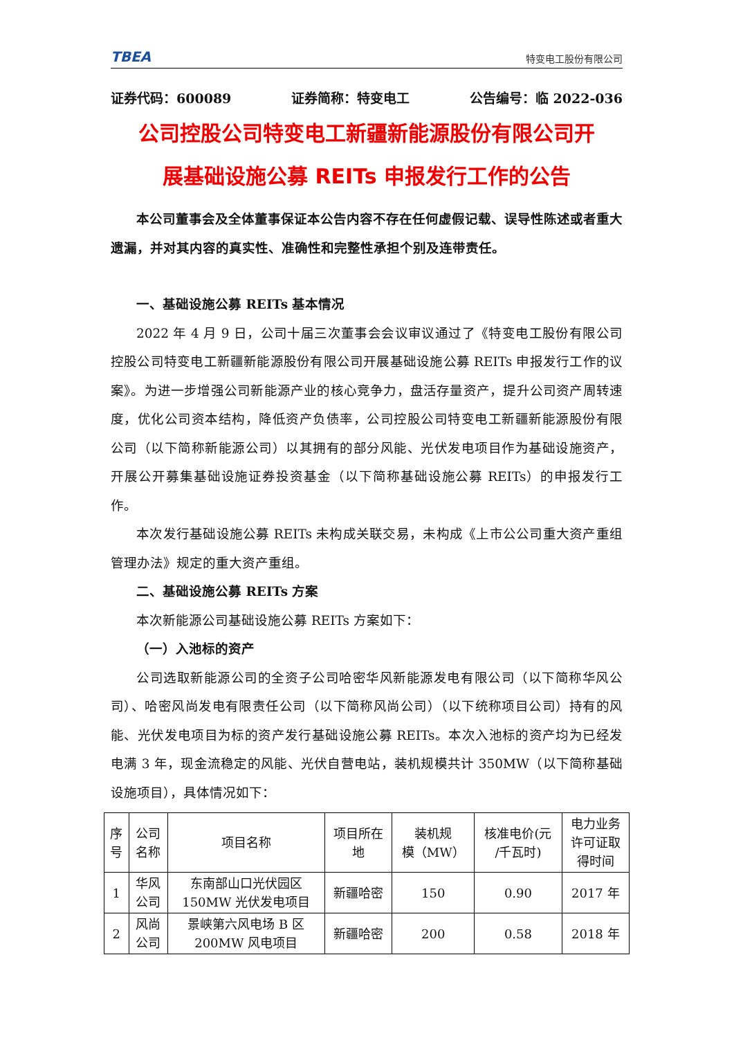TBEA 特变电工股份有限公司
证券代码：600089 证券简称：特变电工 公告编号：临 2022-036
公司控股公司特变电工新疆新能源股份有限公司开
展基础设施公募 REITs 申报发行工作的公告
本公司董事会及全体董事保证本公告内容不存在任何虚假记载、误导性陈述或者重大遗漏，并对其内容的真实性、准确性和完整性承担个别及连带责任。
一、基础设施公募 REITs 基本情况
2022 年 4 月 9 日，公司十届三次董事会会议审议通过了《特变电工股份有限公司控股公司特变电工新疆新能源股份有限公司开展基础设施公募 REITs 申报发行工作的议案》。为进一步增强公司新能源产业的核心竞争力，盘活存量资产，提升公司资产周转速度，优化公司资本结构，降低资产负债率，公司控股公司特变电工新疆新能源股份有限公司（以下简称新能源公司）以其拥有的部分风能、光伏发电项目作为基础设施资产，开展公开募集基础设施证券投资基金（以下简称基础设施公募 REITs）的申报发行工作。
本次发行基础设施公募 REITs 未构成关联交易，未构成《上市公公司重大资产重组管理办法》规定的重大资产重组。
二、基础设施公募 REITs 方案
本次新能源公司基础设施公募 REITs 方案如下：
（一）入池标的资产
公司选取新能源公司的全资子公司哈密华风新能源发电有限公司（以下简称华风公司）、哈密风尚发电有限责任公司（以下简称风尚公司）（以下统称项目公司）持有的风能、光伏发电项目为标的资产发行基础设施公募 REITs。本次入池标的资产均为已经发电满 3 年，现金流稳定的风能、光伏自营电站，装机规模共计 350MW（以下简称基础设施项目），具体情况如下：
| 序 号 | 公司 名称 | 项目名称 | 项目所在 地 | 装机规 模（MW） | 核准电价(元 /千瓦时) | 电力业务 许可证取 得时间 |
| --- | --- | --- | --- | --- | --- | --- |
| 1 | 华风 公司 | 东南部山口光伏园区 150MW 光伏发电项目 | 新疆哈密 | 150 | 0.90 | 2017 年 |
| 2 | 风尚 公司 | 景峡第六风电场 B 区 200MW 风电项目 | 新疆哈密 | 200 | 0.58 | 2018 年 |